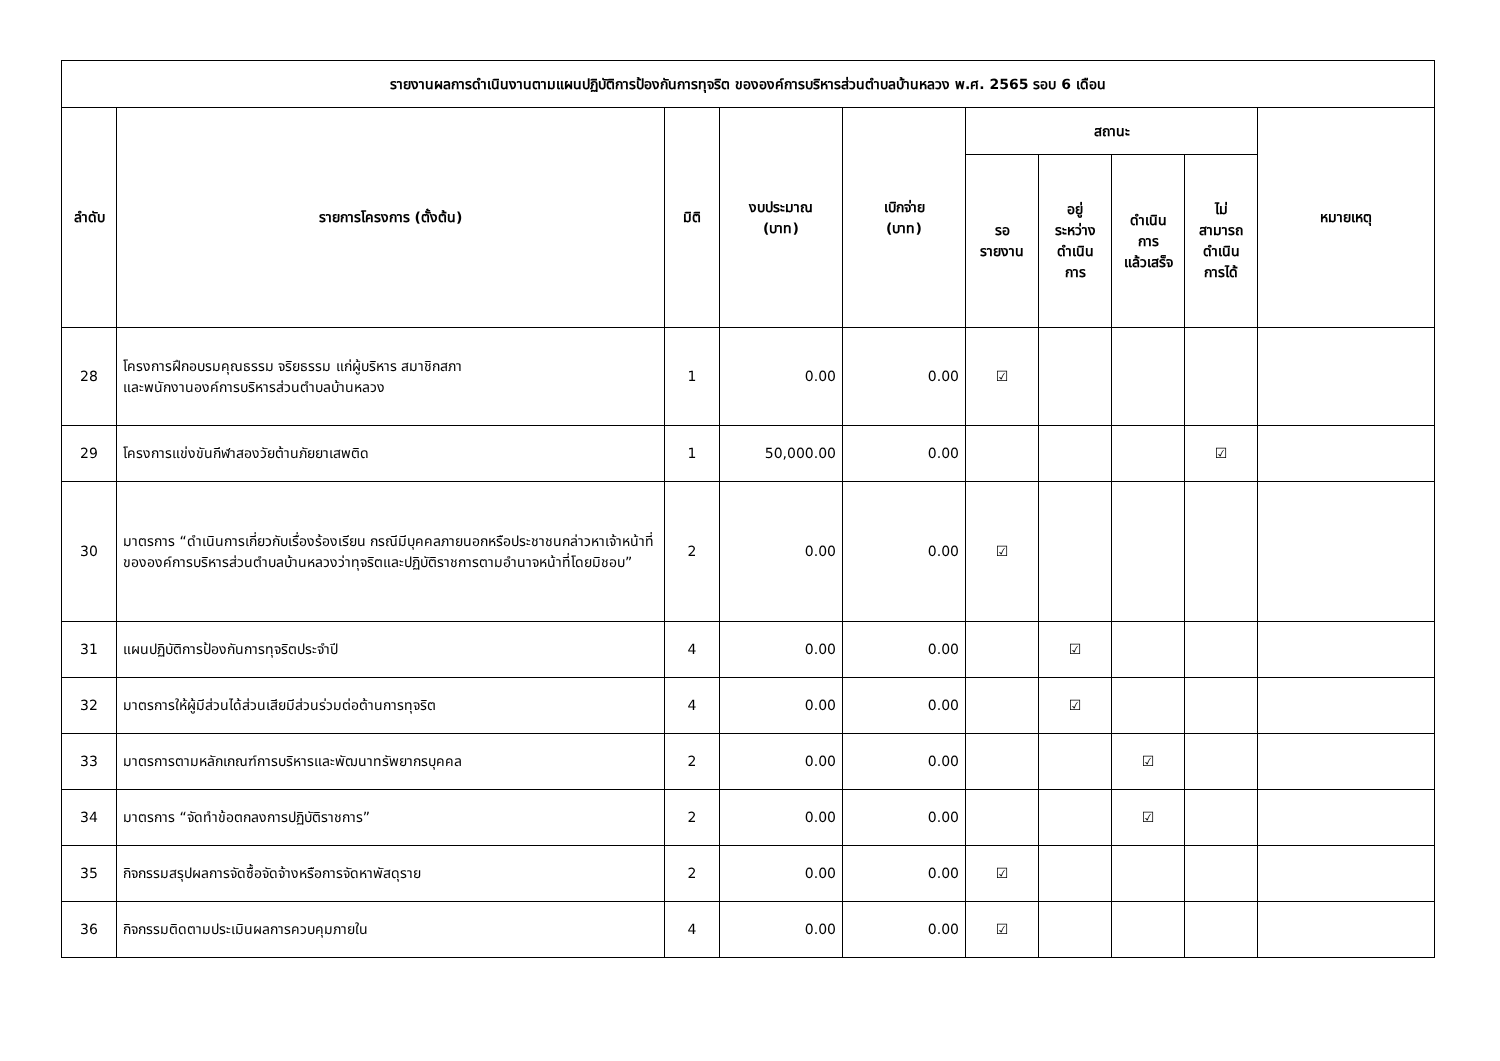| รายงานผลการดำเนินงานตามแผนปฏิบัติการป้องกันการทุจริต ขององค์การบริหารส่วนตำบลบ้านหลวง พ.ศ. 2565 รอบ 6 เดือน | | | | | | | | | |
| --- | --- | --- | --- | --- | --- | --- | --- | --- | --- |
| ลำดับ | รายการโครงการ (ตั้งต้น) | มิติ | งบประมาณ (บาท) | เบิกจ่าย (บาท) | สถานะ | | | | หมายเหตุ |
| | | | | | รอ รายงาน | อยู่ ระหว่าง ดำเนิน การ | ดำเนิน การ แล้วเสร็จ | ไม่ สามารถ ดำเนิน การได้ | |
| 28 | โครงการฝึกอบรมคุณธรรม จริยธรรม แก่ผู้บริหาร สมาชิกสภา และพนักงานองค์การบริหารส่วนตำบลบ้านหลวง | 1 | 0.00 | 0.00 | ☑ | | | | |
| 29 | โครงการแข่งขันกีฬาสองวัยต้านภัยยาเสพติด | 1 | 50,000.00 | 0.00 | | | | ☑ | |
| 30 | มาตรการ “ดำเนินการเกี่ยวกับเรื่องร้องเรียน กรณีมีบุคคลภายนอกหรือประชาชนกล่าวหาเจ้าหน้าที่ขององค์การบริหารส่วนตำบลบ้านหลวงว่าทุจริตและปฏิบัติราชการตามอำนาจหน้าที่โดยมิชอบ” | 2 | 0.00 | 0.00 | ☑ | | | | |
| 31 | แผนปฏิบัติการป้องกันการทุจริตประจำปี | 4 | 0.00 | 0.00 | | ☑ | | | |
| 32 | มาตรการให้ผู้มีส่วนได้ส่วนเสียมีส่วนร่วมต่อต้านการทุจริต | 4 | 0.00 | 0.00 | | ☑ | | | |
| 33 | มาตรการตามหลักเกณฑ์การบริหารและพัฒนาทรัพยากรบุคคล | 2 | 0.00 | 0.00 | | | ☑ | | |
| 34 | มาตรการ “จัดทำข้อตกลงการปฏิบัติราชการ” | 2 | 0.00 | 0.00 | | | ☑ | | |
| 35 | กิจกรรมสรุปผลการจัดซื้อจัดจ้างหรือการจัดหาพัสดุราย | 2 | 0.00 | 0.00 | ☑ | | | | |
| 36 | กิจกรรมติดตามประเมินผลการควบคุมภายใน | 4 | 0.00 | 0.00 | ☑ | | | | |